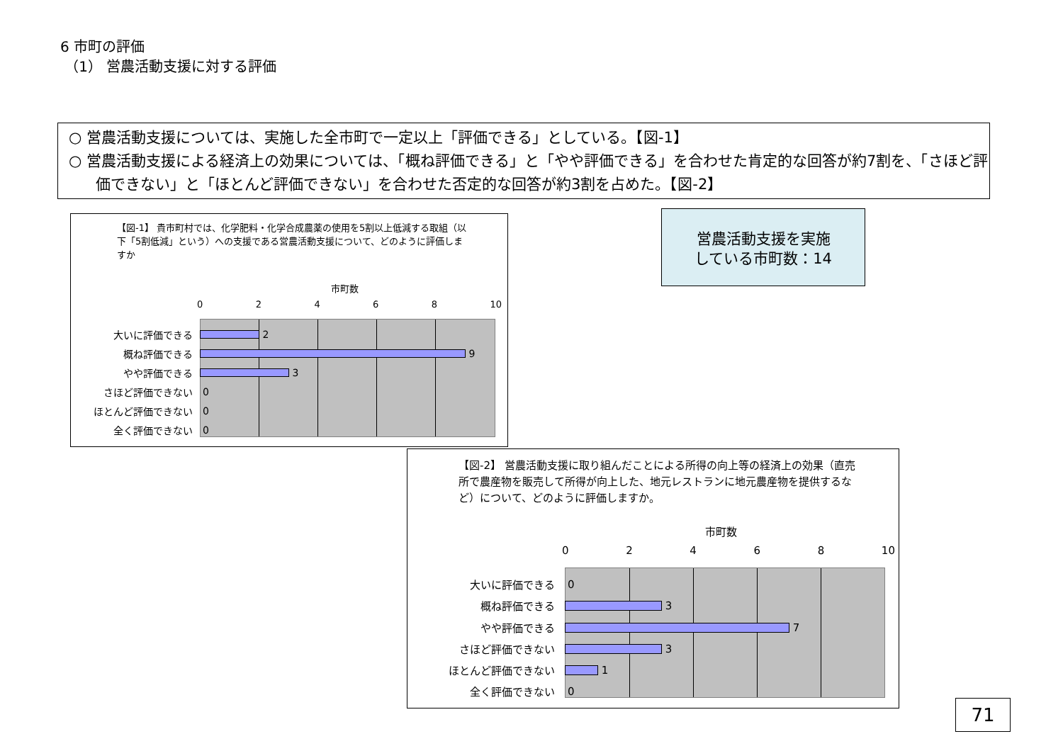6 市町の評価
（1） 営農活動支援に対する評価
○ 営農活動支援については、実施した全市町で一定以上「評価できる」としている。【図-1】
○ 営農活動支援による経済上の効果については、「概ね評価できる」と「やや評価できる」を合わせた肯定的な回答が約7割を、「さほど評価できない」と「ほとんど評価できない」を合わせた否定的な回答が約3割を占めた。【図-2】
【図-1】 貴市町村では、化学肥料・化学合成農薬の使用を5割以上低減する取組（以下「5割低減」という）への支援である営農活動支援について、どのように評価しますか
市町数
0 2 4 6 8 10
大いに評価できる
2
概ね評価できる
9
やや評価できる
3
さほど評価できない 0
ほとんど評価できない 0
全く評価できない 0
営農活動支援を実施
している市町数：14
【図-2】 営農活動支援に取り組んだことによる所得の向上等の経済上の効果（直売所で農産物を販売して所得が向上した、地元レストランに地元農産物を提供するなど）について、どのように評価しますか。
市町数
0 2 4 6 8 10
大いに評価できる 0
概ね評価できる
3
やや評価できる
7
さほど評価できない
3
ほとんど評価できない
1
全く評価できない 0
71